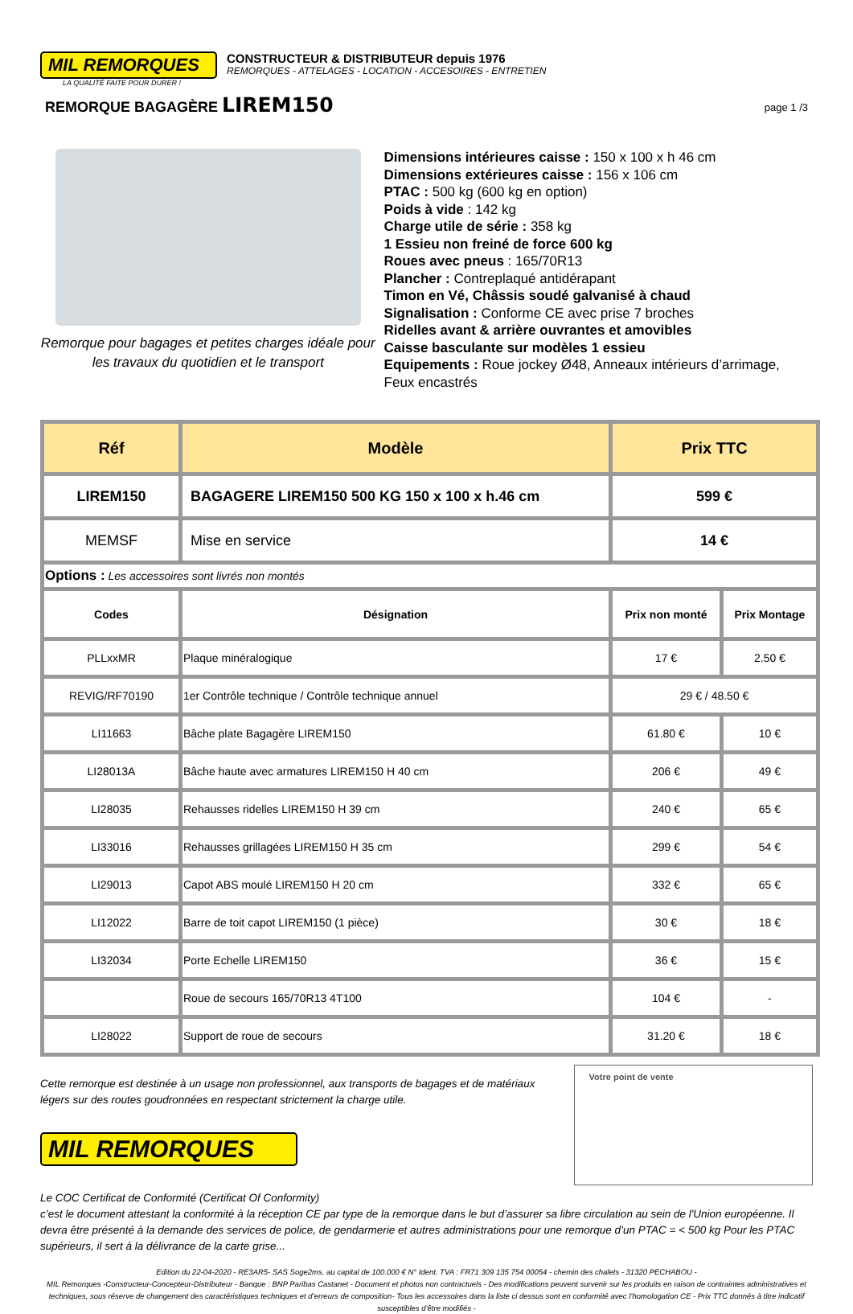MIL REMORQUES
LA QUALITÉ FAITE POUR DURER !
CONSTRUCTEUR & DISTRIBUTEUR depuis 1976
REMORQUES - ATTELAGES - LOCATION - ACCESOIRES - ENTRETIEN
REMORQUE BAGAGÈRE LIREM150
page 1 /3
Remorque pour bagages et petites charges idéale pour
les travaux du quotidien et le transport
Dimensions intérieures caisse : 150 x 100 x h 46 cm
Dimensions extérieures caisse : 156 x 106 cm
PTAC : 500 kg (600 kg en option)
Poids à vide : 142 kg
Charge utile de série : 358 kg
1 Essieu non freiné de force 600 kg
Roues avec pneus : 165/70R13
Plancher : Contreplaqué antidérapant
Timon en Vé, Châssis soudé galvanisé à chaud
Signalisation : Conforme CE avec prise 7 broches
Ridelles avant & arrière ouvrantes et amovibles
Caisse basculante sur modèles 1 essieu
Equipements : Roue jockey Ø48, Anneaux intérieurs d’arrimage, Feux encastrés
| Réf | Modèle | Prix TTC | |
| --- | --- | --- | --- |
| LIREM150 | BAGAGERE LIREM150 500 KG 150 x 100 x h.46 cm | 599 € | |
| MEMSF | Mise en service | 14 € | |
| Options : Les accessoires sont livrés non montés | | | |
| Codes | Désignation | Prix non monté | Prix Montage |
| PLLxxMR | Plaque minéralogique | 17 € | 2.50 € |
| REVIG/RF70190 | 1er Contrôle technique / Contrôle technique annuel | 29 € / 48.50 € | |
| LI11663 | Bâche plate Bagagère LIREM150 | 61.80 € | 10 € |
| LI28013A | Bâche haute avec armatures LIREM150 H 40 cm | 206 € | 49 € |
| LI28035 | Rehausses ridelles LIREM150 H 39 cm | 240 € | 65 € |
| LI33016 | Rehausses grillagées LIREM150 H 35 cm | 299 € | 54 € |
| LI29013 | Capot ABS moulé LIREM150 H 20 cm | 332 € | 65 € |
| LI12022 | Barre de toit capot LIREM150 (1 pièce) | 30 € | 18 € |
| LI32034 | Porte Echelle LIREM150 | 36 € | 15 € |
| | Roue de secours 165/70R13 4T100 | 104 € | - |
| LI28022 | Support de roue de secours | 31.20 € | 18 € |
Cette remorque est destinée à un usage non professionnel, aux transports de bagages et de matériaux légers sur des routes goudronnées en respectant strictement la charge utile.
MIL REMORQUES
Votre point de vente
Le COC Certificat de Conformité (Certificat Of Conformity)
c’est le document attestant la conformité à la réception CE par type de la remorque dans le but d’assurer sa libre circulation au sein de l'Union européenne. Il devra être présenté à la demande des services de police, de gendarmerie et autres administrations pour une remorque d’un PTAC = < 500 kg Pour les PTAC supérieurs, il sert à la délivrance de la carte grise...
Edition du 22-04-2020 - RE3AR5- SAS Soge2ms. au capital de 100.000 € N° Ident. TVA : FR71 309 135 754 00054 - chemin des chalets - 31320 PECHABOU -
MIL Remorques -Constructeur-Concepteur-Distributeur - Banque : BNP Paribas Castanet - Document et photos non contractuels - Des modifications peuvent survenir sur les produits en raison de contraintes administratives et techniques, sous réserve de changement des caractéristiques techniques et d’erreurs de composition- Tous les accessoires dans la liste ci dessus sont en conformité avec l’homologation CE - Prix TTC donnés à titre indicatif susceptibles d’être modifiés -